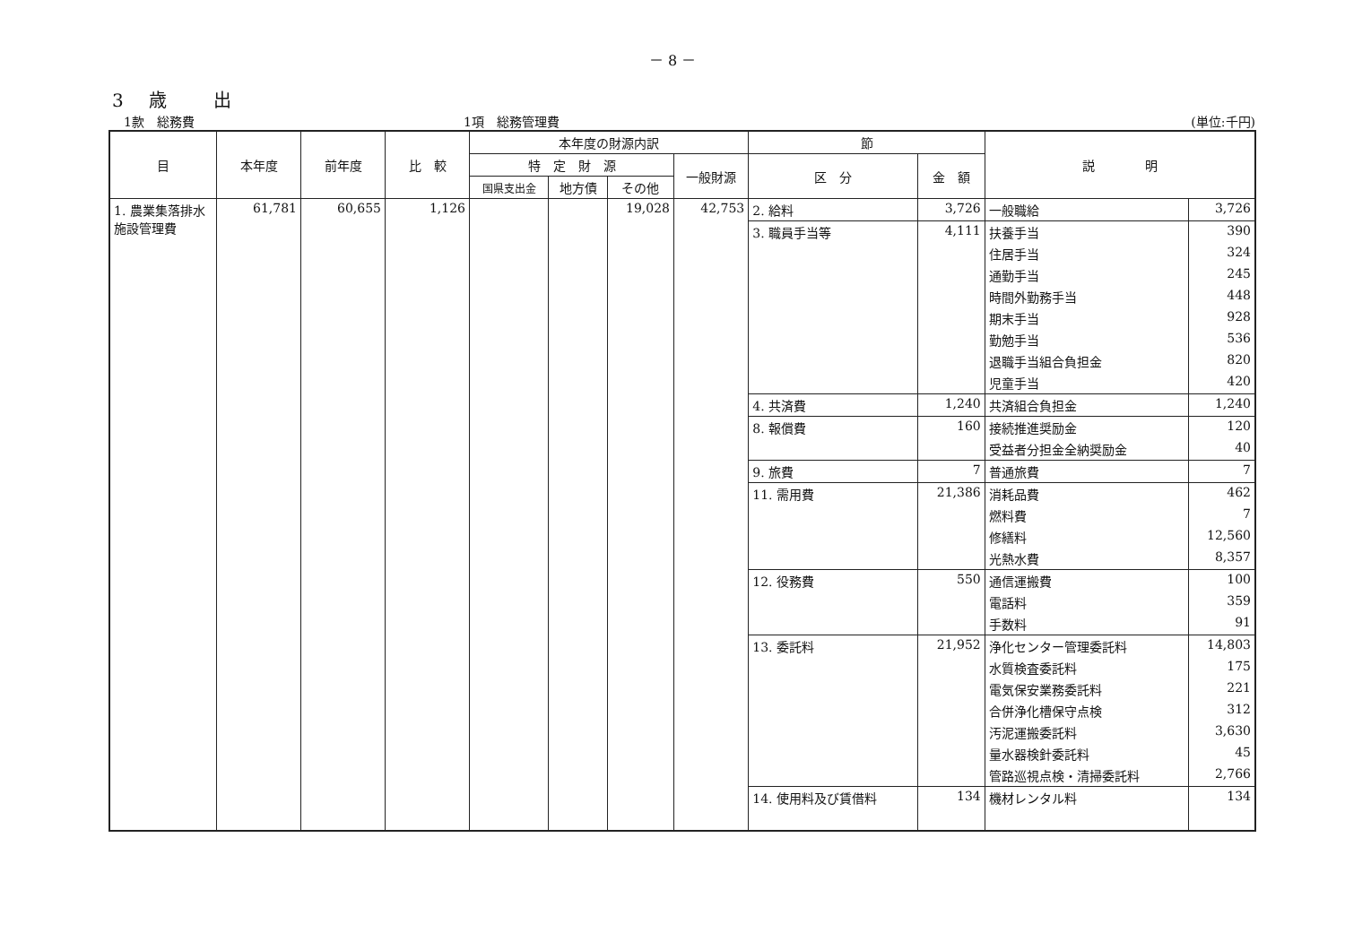－ 8 －
3　歳　　出
1款　総務費 1項　総務管理費 (単位:千円)
| 目 | 本年度 | 前年度 | 比 較 | 本年度の財源内訳 | | | | 節 | | 説 明 | |
| --- | --- | --- | --- | --- | --- | --- | --- | --- | --- | --- | --- |
| | | | | 特 定 財 源 | | | 一般財源 | 区 分 | 金 額 | | |
| | | | | 国県支出金 | 地方債 | その他 | | | | | |
| 1. 農業集落排水施設管理費 | 61,781 | 60,655 | 1,126 | | | 19,028 | 42,753 | 2. 給料 | 3,726 | 一般職給 | 3,726 |
| | | | | | | | | 3. 職員手当等 | 4,111 | 扶養手当 | 390 |
| | | | | | | | | | | 住居手当 | 324 |
| | | | | | | | | | | 通勤手当 | 245 |
| | | | | | | | | | | 時間外勤務手当 | 448 |
| | | | | | | | | | | 期末手当 | 928 |
| | | | | | | | | | | 勤勉手当 | 536 |
| | | | | | | | | | | 退職手当組合負担金 | 820 |
| | | | | | | | | | | 児童手当 | 420 |
| | | | | | | | | 4. 共済費 | 1,240 | 共済組合負担金 | 1,240 |
| | | | | | | | | 8. 報償費 | 160 | 接続推進奨励金 | 120 |
| | | | | | | | | | | 受益者分担金全納奨励金 | 40 |
| | | | | | | | | 9. 旅費 | 7 | 普通旅費 | 7 |
| | | | | | | | | 11. 需用費 | 21,386 | 消耗品費 | 462 |
| | | | | | | | | | | 燃料費 | 7 |
| | | | | | | | | | | 修繕料 | 12,560 |
| | | | | | | | | | | 光熱水費 | 8,357 |
| | | | | | | | | 12. 役務費 | 550 | 通信運搬費 | 100 |
| | | | | | | | | | | 電話料 | 359 |
| | | | | | | | | | | 手数料 | 91 |
| | | | | | | | | 13. 委託料 | 21,952 | 浄化センター管理委託料 | 14,803 |
| | | | | | | | | | | 水質検査委託料 | 175 |
| | | | | | | | | | | 電気保安業務委託料 | 221 |
| | | | | | | | | | | 合併浄化槽保守点検 | 312 |
| | | | | | | | | | | 汚泥運搬委託料 | 3,630 |
| | | | | | | | | | | 量水器検針委託料 | 45 |
| | | | | | | | | | | 管路巡視点検・清掃委託料 | 2,766 |
| | | | | | | | | 14. 使用料及び賃借料 | 134 | 機材レンタル料 | 134 |